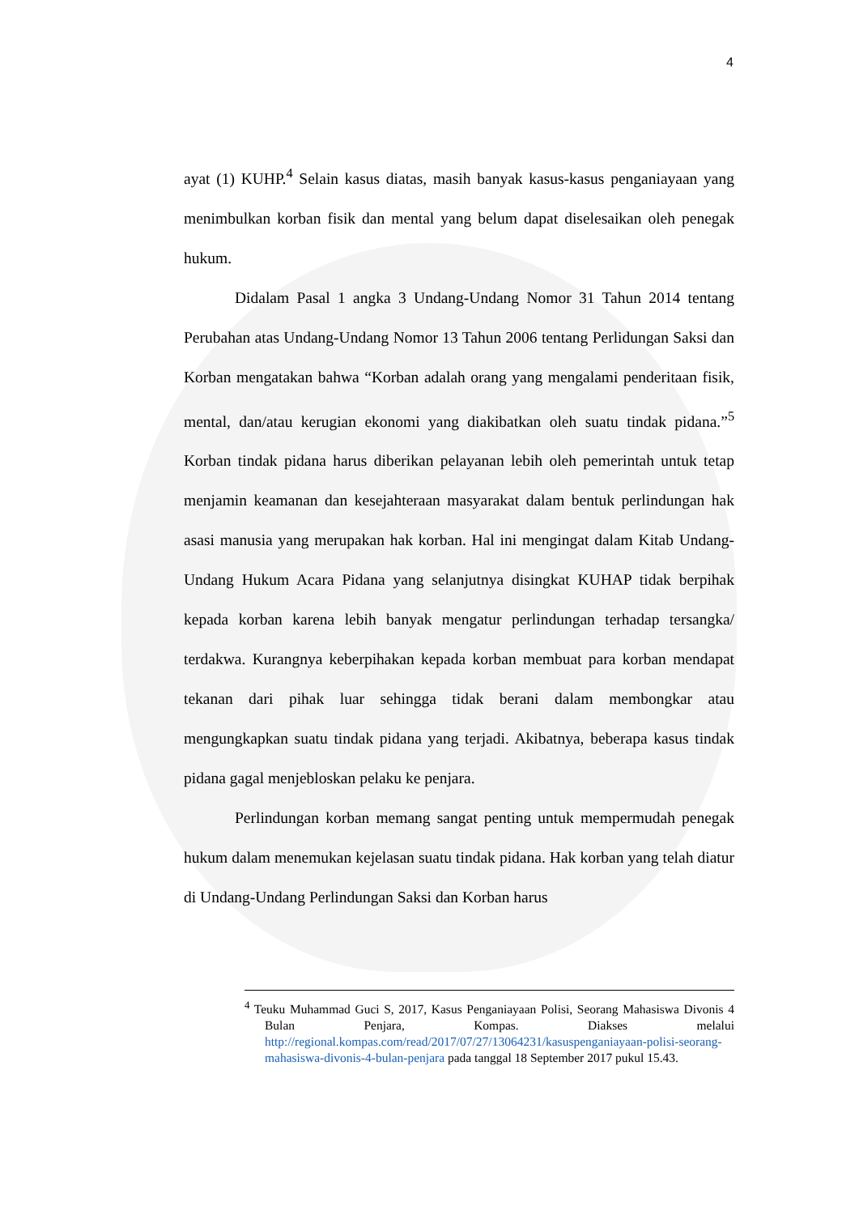4
ayat (1) KUHP.<sup>4</sup> Selain kasus diatas, masih banyak kasus-kasus penganiayaan yang menimbulkan korban fisik dan mental yang belum dapat diselesaikan oleh penegak hukum.
Didalam Pasal 1 angka 3 Undang-Undang Nomor 31 Tahun 2014 tentang Perubahan atas Undang-Undang Nomor 13 Tahun 2006 tentang Perlidungan Saksi dan Korban mengatakan bahwa “Korban adalah orang yang mengalami penderitaan fisik, mental, dan/atau kerugian ekonomi yang diakibatkan oleh suatu tindak pidana.”<sup>5</sup> Korban tindak pidana harus diberikan pelayanan lebih oleh pemerintah untuk tetap menjamin keamanan dan kesejahteraan masyarakat dalam bentuk perlindungan hak asasi manusia yang merupakan hak korban. Hal ini mengingat dalam Kitab Undang-Undang Hukum Acara Pidana yang selanjutnya disingkat KUHAP tidak berpihak kepada korban karena lebih banyak mengatur perlindungan terhadap tersangka/ terdakwa. Kurangnya keberpihakan kepada korban membuat para korban mendapat tekanan dari pihak luar sehingga tidak berani dalam membongkar atau mengungkapkan suatu tindak pidana yang terjadi. Akibatnya, beberapa kasus tindak pidana gagal menjebloskan pelaku ke penjara.
Perlindungan korban memang sangat penting untuk mempermudah penegak hukum dalam menemukan kejelasan suatu tindak pidana. Hak korban yang telah diatur di Undang-Undang Perlindungan Saksi dan Korban harus
<sup>4</sup> Teuku Muhammad Guci S, 2017, Kasus Penganiayaan Polisi, Seorang Mahasiswa Divonis 4 Bulan Penjara, Kompas. Diakses melalui http://regional.kompas.com/read/2017/07/27/13064231/kasuspenganiayaan-polisi-seorang-mahasiswa-divonis-4-bulan-penjara pada tanggal 18 September 2017 pukul 15.43.